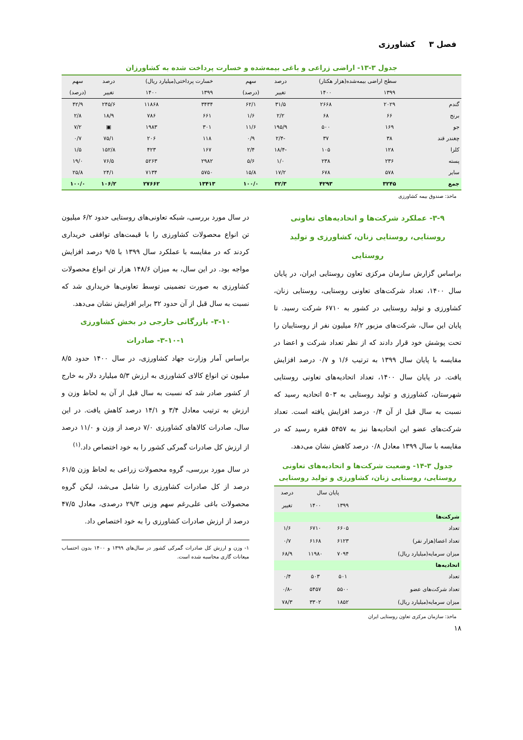فصل ۳ کشاورزی
جدول ۳-۱۳- اراضی زراعی و باغی بیمه‌شده و خسارت پرداخت شده به کشاورزان
| | سطح اراضی بیمه‌شده(هزار هکتار) | | درصد | سهم | خسارت پرداختی(میلیارد ریال) | | درصد | سهم |
| --- | --- | --- | --- | --- | --- | --- | --- | --- |
| | ۱۳۹۹ | ۱۴۰۰ | تغییر | (درصد) | ۱۳۹۹ | ۱۴۰۰ | تغییر | (درصد) |
| گندم | ۲۰۲۹ | ۲۶۶۸ | ۳۱/۵ | ۶۲/۱ | ۳۴۳۴ | ۱۱۸۶۸ | ۲۴۵/۶ | ۴۲/۹ |
| برنج | ۶۶ | ۶۸ | ۲/۲ | ۱/۶ | ۶۶۱ | ۷۸۶ | ۱۸/۹ | ۲/۸ |
| جو | ۱۶۹ | ۵۰۰ | ۱۹۵/۹ | ۱۱/۶ | ۳۰۱ | ۱۹۸۳ | ▣ | ۷/۲ |
| چغندر قند | ۳۸ | ۳۷ | -۲/۴ | ۰/۹ | ۱۱۸ | ۲۰۶ | ۷۵/۱ | ۰/۷ |
| کلزا | ۱۲۸ | ۱۰۵ | -۱۸/۴ | ۲/۴ | ۱۶۷ | ۴۲۳ | ۱۵۲/۸ | ۱/۵ |
| پسته | ۲۳۶ | ۲۳۸ | ۱/۰ | ۵/۶ | ۲۹۸۲ | ۵۲۶۳ | ۷۶/۵ | ۱۹/۰ |
| سایر | ۵۷۸ | ۶۷۸ | ۱۷/۲ | ۱۵/۸ | ۵۷۵۰ | ۷۱۳۴ | ۲۴/۱ | ۲۵/۸ |
| جمع | ۳۲۴۵ | ۴۲۹۳ | ۳۲/۳ | ۱۰۰/۰ | ۱۳۴۱۳ | ۲۷۶۶۲ | ۱۰۶/۲ | ۱۰۰/۰ |
ماخذ: صندوق بیمه کشاورزی
۳-۹- عملکرد شرکت‌ها و اتحادیه‌های تعاونی روستایی، روستایی زنان، کشاورزی و تولید روستایی
براساس گزارش سازمان مرکزی تعاون روستایی ایران، در پایان سال ۱۴۰۰، تعداد شرکت‌های تعاونی روستایی، روستایی زنان، کشاورزی و تولید روستایی در کشور به ۶۷۱۰ شرکت رسید. تا پایان این سال، شرکت‌های مزبور ۶/۲ میلیون نفر از روستاییان را تحت پوشش خود قرار دادند که از نظر تعداد شرکت و اعضا در مقایسه با پایان سال ۱۳۹۹ به ترتیب ۱/۶ و ۰/۷ درصد افزایش یافت. در پایان سال ۱۴۰۰، تعداد اتحادیه‌های تعاونی روستایی شهرستان، کشاورزی و تولید روستایی به ۵۰۳ اتحادیه رسید که نسبت به سال قبل از آن ۰/۴ درصد افزایش یافته است. تعداد شرکت‌های عضو این اتحادیه‌ها نیز به ۵۴۵۷ فقره رسید که در مقایسه با سال ۱۳۹۹ معادل ۰/۸ درصد کاهش نشان می‌دهد.
جدول ۳-۱۴- وضعیت شرکت‌ها و اتحادیه‌های تعاونی روستایی، روستایی زنان، کشاورزی و تولید روستایی
| | پایان سال | | درصد |
| --- | --- | --- | --- |
| | ۱۳۹۹ | ۱۴۰۰ | تغییر |
| شرکت‌ها | | | |
| تعداد | ۶۶۰۵ | ۶۷۱۰ | ۱/۶ |
| تعداد اعضا(هزار نفر) | ۶۱۲۳ | ۶۱۶۸ | ۰/۷ |
| میزان سرمایه(میلیارد ریال) | ۷۰۹۴ | ۱۱۹۸۰ | ۶۸/۹ |
| اتحادیه‌ها | | | |
| تعداد | ۵۰۱ | ۵۰۳ | ۰/۴ |
| تعداد شرکت‌های عضو | ۵۵۰۰ | ۵۴۵۷ | -۰/۸ |
| میزان سرمایه(میلیارد ریال) | ۱۸۵۲ | ۳۳۰۲ | ۷۸/۳ |
ماخذ: سازمان مرکزی تعاون روستایی ایران
در سال مورد بررسی، شبکه تعاونی‌های روستایی حدود ۶/۲ میلیون تن انواع محصولات کشاورزی را با قیمت‌های توافقی خریداری کردند که در مقایسه با عملکرد سال ۱۳۹۹ با ۹/۵ درصد افزایش مواجه بود. در این سال، به میزان ۱۴۸/۶ هزار تن انواع محصولات کشاورزی به صورت تضمینی توسط تعاونی‌ها خریداری شد که نسبت به سال قبل از آن حدود ۳۲ برابر افزایش نشان می‌دهد.
۳-۱۰- بازرگانی خارجی در بخش کشاورزی
۳-۱۰-۱- صادرات
براساس آمار وزارت جهاد کشاورزی، در سال ۱۴۰۰ حدود ۸/۵ میلیون تن انواع کالای کشاورزی به ارزش ۵/۳ میلیارد دلار به خارج از کشور صادر شد که نسبت به سال قبل از آن به لحاظ وزن و ارزش به ترتیب معادل ۳/۴ و ۱۴/۱ درصد کاهش یافت. در این سال، صادرات کالاهای کشاورزی ۷/۰ درصد از وزن و ۱۱/۰ درصد از ارزش کل صادرات گمرکی کشور را به خود اختصاص داد.<sup>(۱)</sup>
در سال مورد بررسی، گروه محصولات زراعی به لحاظ وزن ۶۱/۵ درصد از کل صادرات کشاورزی را شامل می‌شد، لیکن گروه محصولات باغی علی‌رغم سهم وزنی ۲۹/۳ درصدی، معادل ۴۷/۵ درصد از ارزش صادرات کشاورزی را به خود اختصاص داد.
۱- وزن و ارزش کل صادرات گمرکی کشور در سال‌های ۱۳۹۹ و ۱۴۰۰ بدون احتساب میعانات گازی محاسبه شده است.
۱۸